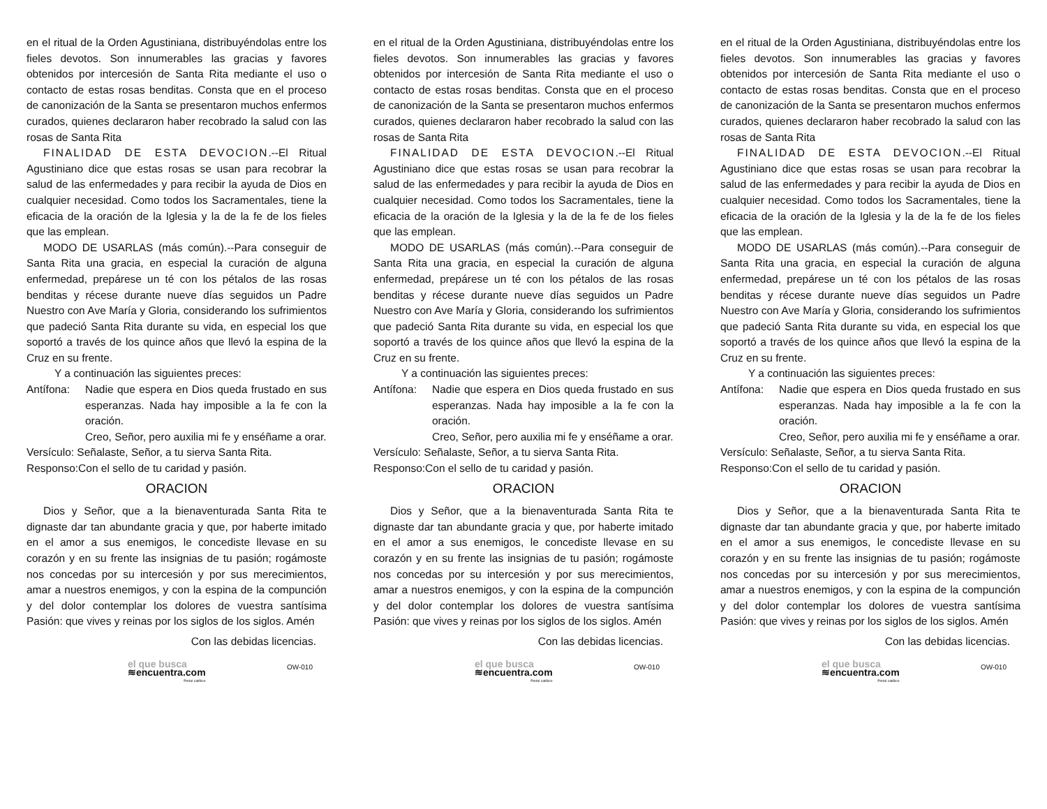en el ritual de la Orden Agustiniana, distribuyéndolas entre los fieles devotos. Son innumerables las gracias y favores obtenidos por intercesión de Santa Rita mediante el uso o contacto de estas rosas benditas. Consta que en el proceso de canonización de la Santa se presentaron muchos enfermos curados, quienes declararon haber recobrado la salud con las rosas de Santa Rita
FINALIDAD DE ESTA DEVOCION.--El Ritual Agustiniano dice que estas rosas se usan para recobrar la salud de las enfermedades y para recibir la ayuda de Dios en cualquier necesidad. Como todos los Sacramentales, tiene la eficacia de la oración de la Iglesia y la de la fe de los fieles que las emplean.
MODO DE USARLAS (más común).--Para conseguir de Santa Rita una gracia, en especial la curación de alguna enfermedad, prepárese un té con los pétalos de las rosas benditas y récese durante nueve días seguidos un Padre Nuestro con Ave María y Gloria, considerando los sufrimientos que padeció Santa Rita durante su vida, en especial los que soportó a través de los quince años que llevó la espina de la Cruz en su frente.
Y a continuación las siguientes preces:
Antífona: Nadie que espera en Dios queda frustado en sus esperanzas. Nada hay imposible a la fe con la oración.
Creo, Señor, pero auxilia mi fe y enséñame a orar.
Versículo: Señalaste, Señor, a tu sierva Santa Rita.
Responso:Con el sello de tu caridad y pasión.
ORACION
Dios y Señor, que a la bienaventurada Santa Rita te dignaste dar tan abundante gracia y que, por haberte imitado en el amor a sus enemigos, le concediste llevase en su corazón y en su frente las insignias de tu pasión; rogámoste nos concedas por su intercesión y por sus merecimientos, amar a nuestros enemigos, y con la espina de la compunción y del dolor contemplar los dolores de vuestra santísima Pasión: que vives y reinas por los siglos de los siglos. Amén
Con las debidas licencias.
el que busca
≋encuentra.com
Portal católico
OW-010
en el ritual de la Orden Agustiniana, distribuyéndolas entre los fieles devotos. Son innumerables las gracias y favores obtenidos por intercesión de Santa Rita mediante el uso o contacto de estas rosas benditas. Consta que en el proceso de canonización de la Santa se presentaron muchos enfermos curados, quienes declararon haber recobrado la salud con las rosas de Santa Rita
FINALIDAD DE ESTA DEVOCION.--El Ritual Agustiniano dice que estas rosas se usan para recobrar la salud de las enfermedades y para recibir la ayuda de Dios en cualquier necesidad. Como todos los Sacramentales, tiene la eficacia de la oración de la Iglesia y la de la fe de los fieles que las emplean.
MODO DE USARLAS (más común).--Para conseguir de Santa Rita una gracia, en especial la curación de alguna enfermedad, prepárese un té con los pétalos de las rosas benditas y récese durante nueve días seguidos un Padre Nuestro con Ave María y Gloria, considerando los sufrimientos que padeció Santa Rita durante su vida, en especial los que soportó a través de los quince años que llevó la espina de la Cruz en su frente.
Y a continuación las siguientes preces:
Antífona: Nadie que espera en Dios queda frustado en sus esperanzas. Nada hay imposible a la fe con la oración.
Creo, Señor, pero auxilia mi fe y enséñame a orar.
Versículo: Señalaste, Señor, a tu sierva Santa Rita.
Responso:Con el sello de tu caridad y pasión.
ORACION
Dios y Señor, que a la bienaventurada Santa Rita te dignaste dar tan abundante gracia y que, por haberte imitado en el amor a sus enemigos, le concediste llevase en su corazón y en su frente las insignias de tu pasión; rogámoste nos concedas por su intercesión y por sus merecimientos, amar a nuestros enemigos, y con la espina de la compunción y del dolor contemplar los dolores de vuestra santísima Pasión: que vives y reinas por los siglos de los siglos. Amén
Con las debidas licencias.
el que busca
≋encuentra.com
Portal católico
OW-010
en el ritual de la Orden Agustiniana, distribuyéndolas entre los fieles devotos. Son innumerables las gracias y favores obtenidos por intercesión de Santa Rita mediante el uso o contacto de estas rosas benditas. Consta que en el proceso de canonización de la Santa se presentaron muchos enfermos curados, quienes declararon haber recobrado la salud con las rosas de Santa Rita
FINALIDAD DE ESTA DEVOCION.--El Ritual Agustiniano dice que estas rosas se usan para recobrar la salud de las enfermedades y para recibir la ayuda de Dios en cualquier necesidad. Como todos los Sacramentales, tiene la eficacia de la oración de la Iglesia y la de la fe de los fieles que las emplean.
MODO DE USARLAS (más común).--Para conseguir de Santa Rita una gracia, en especial la curación de alguna enfermedad, prepárese un té con los pétalos de las rosas benditas y récese durante nueve días seguidos un Padre Nuestro con Ave María y Gloria, considerando los sufrimientos que padeció Santa Rita durante su vida, en especial los que soportó a través de los quince años que llevó la espina de la Cruz en su frente.
Y a continuación las siguientes preces:
Antífona: Nadie que espera en Dios queda frustado en sus esperanzas. Nada hay imposible a la fe con la oración.
Creo, Señor, pero auxilia mi fe y enséñame a orar.
Versículo: Señalaste, Señor, a tu sierva Santa Rita.
Responso:Con el sello de tu caridad y pasión.
ORACION
Dios y Señor, que a la bienaventurada Santa Rita te dignaste dar tan abundante gracia y que, por haberte imitado en el amor a sus enemigos, le concediste llevase en su corazón y en su frente las insignias de tu pasión; rogámoste nos concedas por su intercesión y por sus merecimientos, amar a nuestros enemigos, y con la espina de la compunción y del dolor contemplar los dolores de vuestra santísima Pasión: que vives y reinas por los siglos de los siglos. Amén
Con las debidas licencias.
el que busca
≋encuentra.com
Portal católico
OW-010